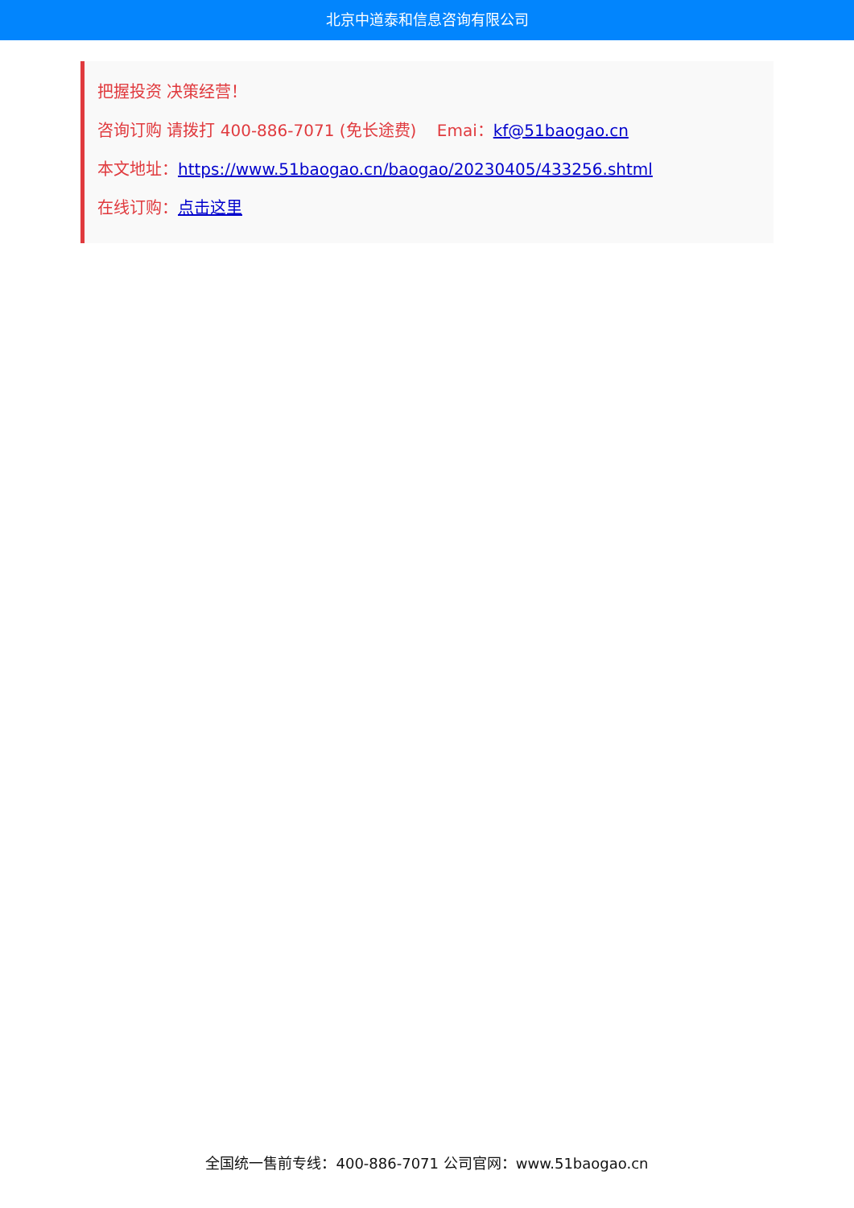北京中道泰和信息咨询有限公司
把握投资 决策经营！
咨询订购 请拨打 400-886-7071 (免长途费) Emai：kf@51baogao.cn
本文地址：https://www.51baogao.cn/baogao/20230405/433256.shtml
在线订购：点击这里
全国统一售前专线：400-886-7071 公司官网：www.51baogao.cn